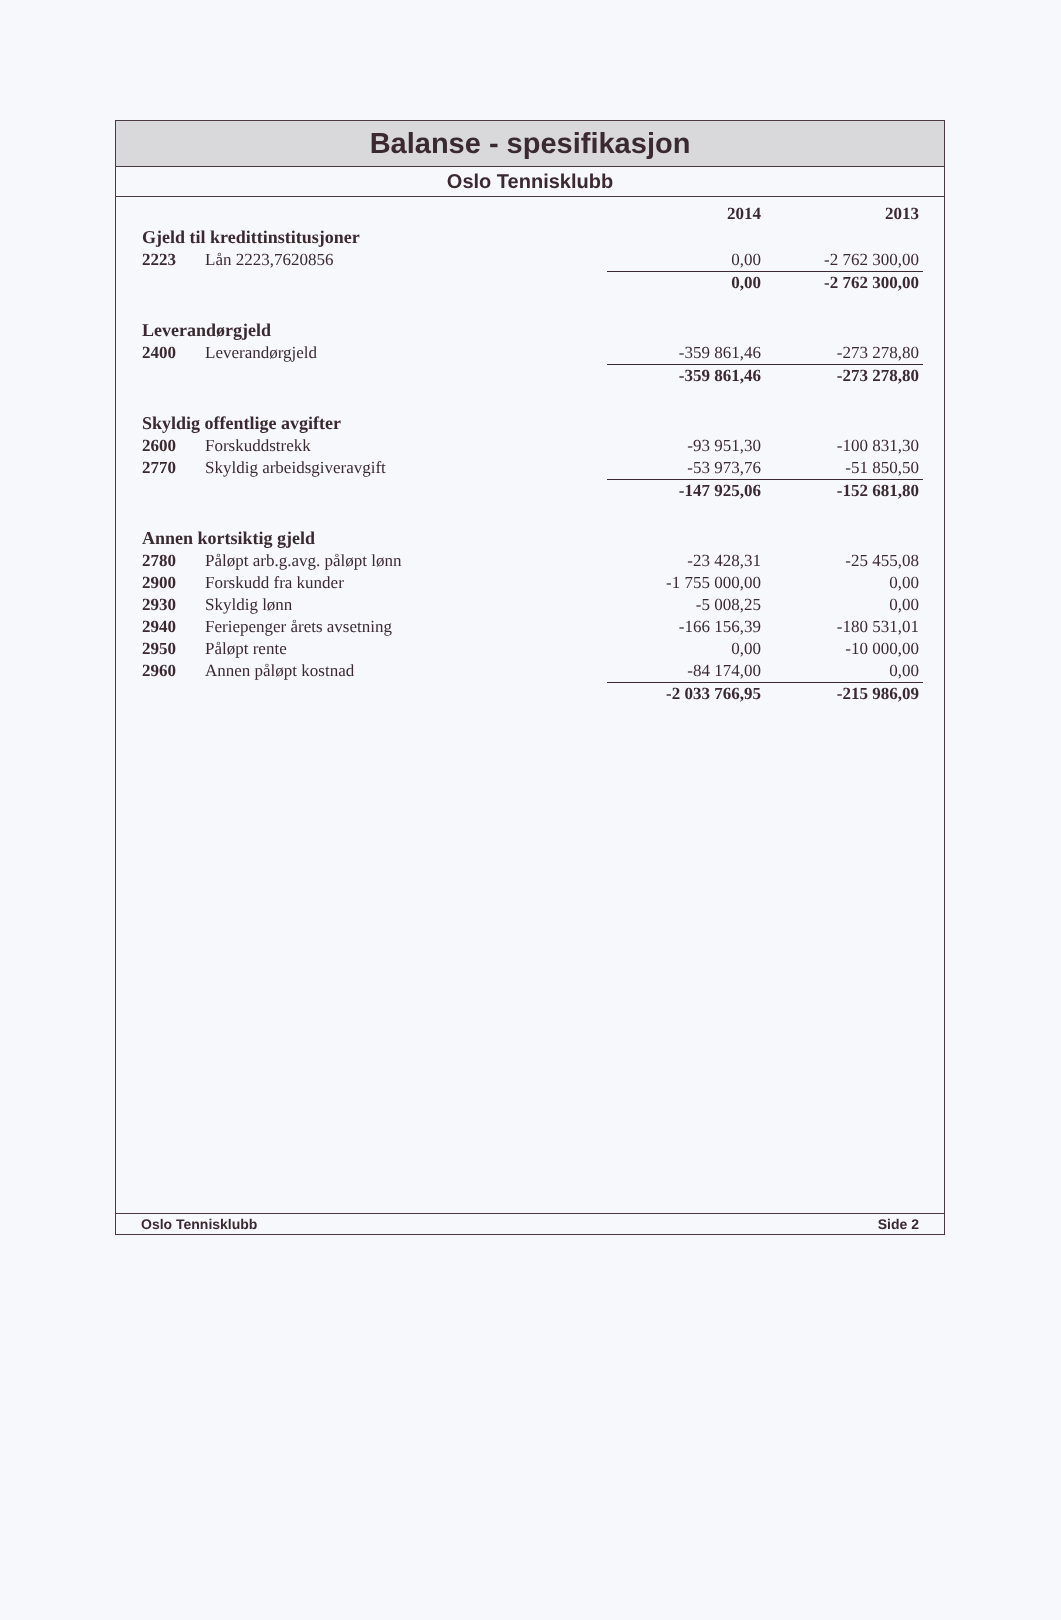Balanse - spesifikasjon
Oslo Tennisklubb
| | | 2014 | 2013 |
| --- | --- | --- | --- |
| Gjeld til kredittinstitusjoner | | | |
| 2223 | Lån 2223,7620856 | 0,00 | -2 762 300,00 |
| | | 0,00 | -2 762 300,00 |
| Leverandørgjeld | | | |
| 2400 | Leverandørgjeld | -359 861,46 | -273 278,80 |
| | | -359 861,46 | -273 278,80 |
| Skyldig offentlige avgifter | | | |
| 2600 | Forskuddstrekk | -93 951,30 | -100 831,30 |
| 2770 | Skyldig arbeidsgiveravgift | -53 973,76 | -51 850,50 |
| | | -147 925,06 | -152 681,80 |
| Annen kortsiktig gjeld | | | |
| 2780 | Påløpt arb.g.avg. påløpt lønn | -23 428,31 | -25 455,08 |
| 2900 | Forskudd fra kunder | -1 755 000,00 | 0,00 |
| 2930 | Skyldig lønn | -5 008,25 | 0,00 |
| 2940 | Feriepenger årets avsetning | -166 156,39 | -180 531,01 |
| 2950 | Påløpt rente | 0,00 | -10 000,00 |
| 2960 | Annen påløpt kostnad | -84 174,00 | 0,00 |
| | | -2 033 766,95 | -215 986,09 |
Oslo Tennisklubb Side 2